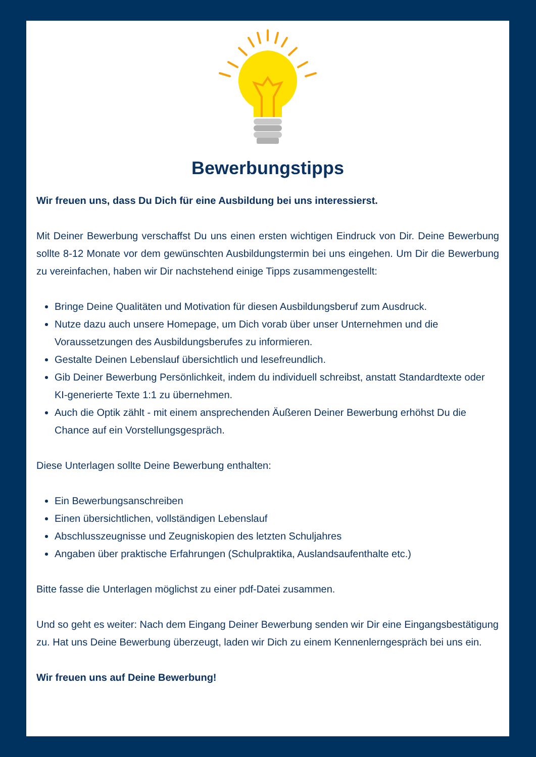Bewerbungstipps
Wir freuen uns, dass Du Dich für eine Ausbildung bei uns interessierst.
Mit Deiner Bewerbung verschaffst Du uns einen ersten wichtigen Eindruck von Dir. Deine Bewerbung sollte 8-12 Monate vor dem gewünschten Ausbildungstermin bei uns eingehen. Um Dir die Bewerbung zu vereinfachen, haben wir Dir nachstehend einige Tipps zusammengestellt:
Bringe Deine Qualitäten und Motivation für diesen Ausbildungsberuf zum Ausdruck.
Nutze dazu auch unsere Homepage, um Dich vorab über unser Unternehmen und die Voraussetzungen des Ausbildungsberufes zu informieren.
Gestalte Deinen Lebenslauf übersichtlich und lesefreundlich.
Gib Deiner Bewerbung Persönlichkeit, indem du individuell schreibst, anstatt Standardtexte oder KI-generierte Texte 1:1 zu übernehmen.
Auch die Optik zählt - mit einem ansprechenden Äußeren Deiner Bewerbung erhöhst Du die Chance auf ein Vorstellungsgespräch.
Diese Unterlagen sollte Deine Bewerbung enthalten:
Ein Bewerbungsanschreiben
Einen übersichtlichen, vollständigen Lebenslauf
Abschlusszeugnisse und Zeugniskopien des letzten Schuljahres
Angaben über praktische Erfahrungen (Schulpraktika, Auslandsaufenthalte etc.)
Bitte fasse die Unterlagen möglichst zu einer pdf-Datei zusammen.
Und so geht es weiter: Nach dem Eingang Deiner Bewerbung senden wir Dir eine Eingangsbestätigung zu. Hat uns Deine Bewerbung überzeugt, laden wir Dich zu einem Kennenlerngespräch bei uns ein.
Wir freuen uns auf Deine Bewerbung!